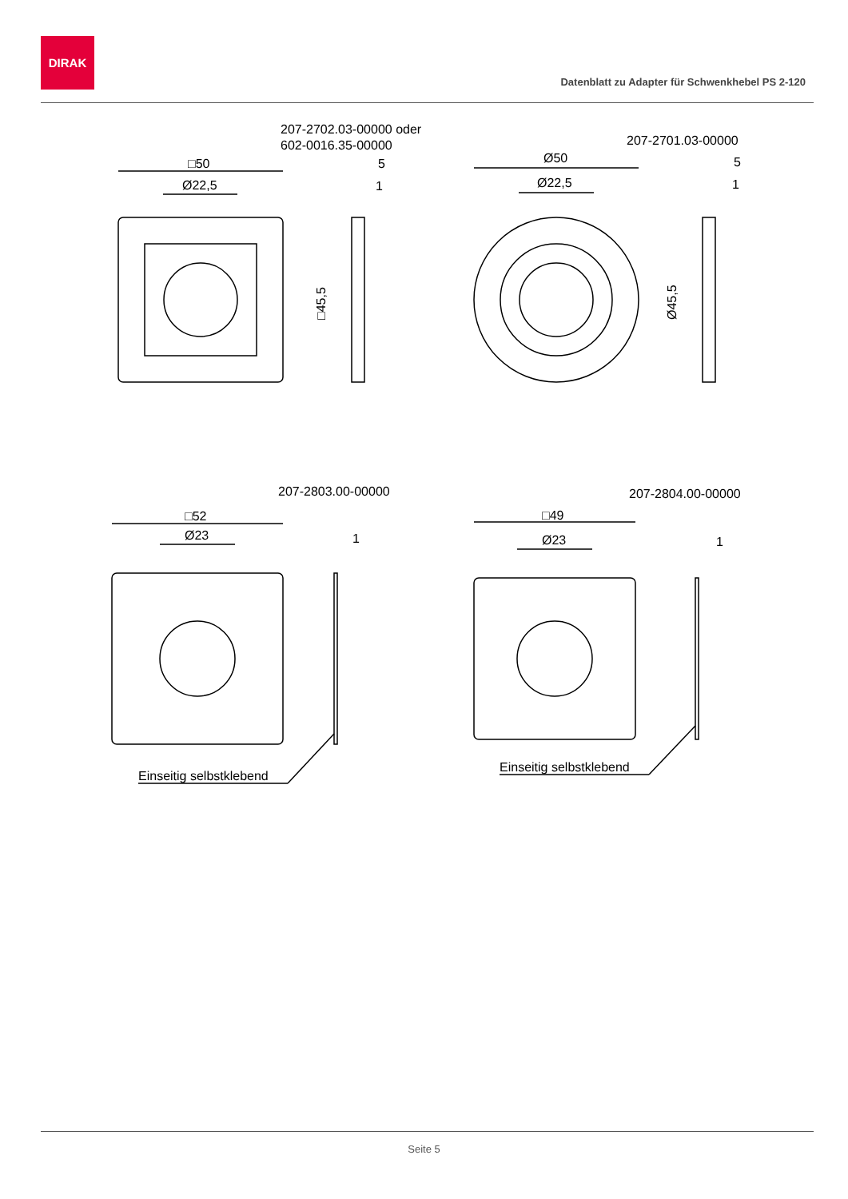DIRAK
Datenblatt zu Adapter für Schwenkhebel PS 2-120
207-2702.03-00000 oder
602-0016.35-00000
□50
Ø22,5
5
1
□45,5
207-2701.03-00000
Ø50
Ø22,5
5
1
Ø45,5
207-2803.00-00000
□52
Ø23
1
207-2804.00-00000
□49
Ø23
1
Einseitig selbstklebend
Einseitig selbstklebend
Seite 5